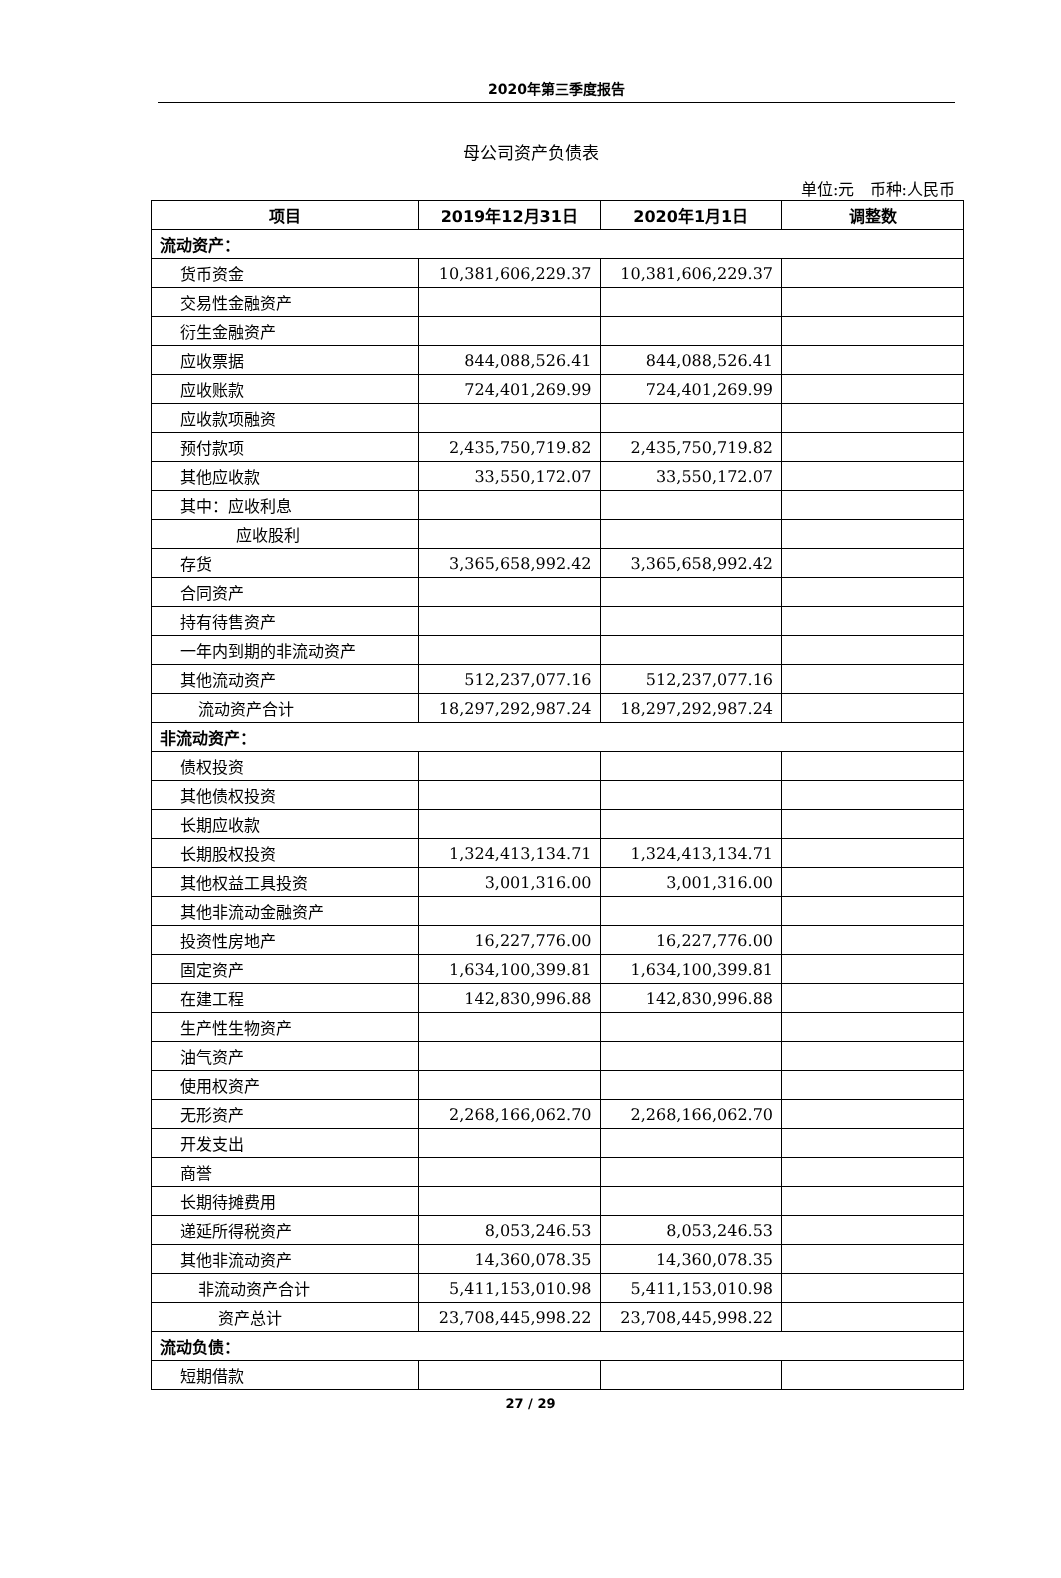2020年第三季度报告
母公司资产负债表
单位:元 币种:人民币
| 项目 | 2019年12月31日 | 2020年1月1日 | 调整数 |
| --- | --- | --- | --- |
| 流动资产： | | | |
| 货币资金 | 10,381,606,229.37 | 10,381,606,229.37 | |
| 交易性金融资产 | | | |
| 衍生金融资产 | | | |
| 应收票据 | 844,088,526.41 | 844,088,526.41 | |
| 应收账款 | 724,401,269.99 | 724,401,269.99 | |
| 应收款项融资 | | | |
| 预付款项 | 2,435,750,719.82 | 2,435,750,719.82 | |
| 其他应收款 | 33,550,172.07 | 33,550,172.07 | |
| 其中：应收利息 | | | |
| 应收股利 | | | |
| 存货 | 3,365,658,992.42 | 3,365,658,992.42 | |
| 合同资产 | | | |
| 持有待售资产 | | | |
| 一年内到期的非流动资产 | | | |
| 其他流动资产 | 512,237,077.16 | 512,237,077.16 | |
| 流动资产合计 | 18,297,292,987.24 | 18,297,292,987.24 | |
| 非流动资产： | | | |
| 债权投资 | | | |
| 其他债权投资 | | | |
| 长期应收款 | | | |
| 长期股权投资 | 1,324,413,134.71 | 1,324,413,134.71 | |
| 其他权益工具投资 | 3,001,316.00 | 3,001,316.00 | |
| 其他非流动金融资产 | | | |
| 投资性房地产 | 16,227,776.00 | 16,227,776.00 | |
| 固定资产 | 1,634,100,399.81 | 1,634,100,399.81 | |
| 在建工程 | 142,830,996.88 | 142,830,996.88 | |
| 生产性生物资产 | | | |
| 油气资产 | | | |
| 使用权资产 | | | |
| 无形资产 | 2,268,166,062.70 | 2,268,166,062.70 | |
| 开发支出 | | | |
| 商誉 | | | |
| 长期待摊费用 | | | |
| 递延所得税资产 | 8,053,246.53 | 8,053,246.53 | |
| 其他非流动资产 | 14,360,078.35 | 14,360,078.35 | |
| 非流动资产合计 | 5,411,153,010.98 | 5,411,153,010.98 | |
| 资产总计 | 23,708,445,998.22 | 23,708,445,998.22 | |
| 流动负债： | | | |
| 短期借款 | | | |
27 / 29